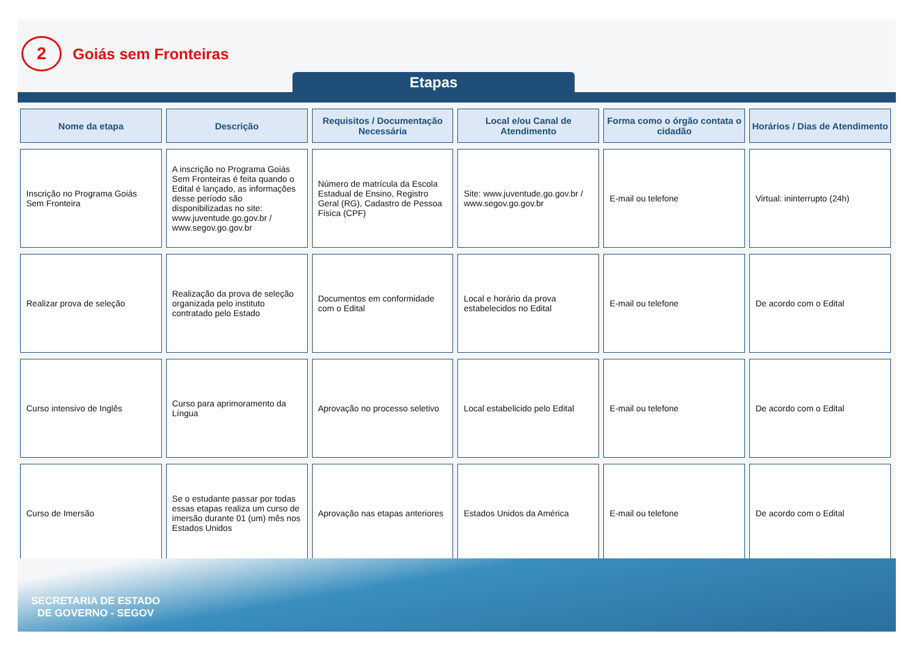2
Goiás sem Fronteiras
Etapas
| Nome da etapa | Descrição | Requisitos / Documentação Necessária | Local e/ou Canal de Atendimento | Forma como o órgão contata o cidadão | Horários / Dias de Atendimento |
| --- | --- | --- | --- | --- | --- |
| Inscrição no Programa Goiás Sem Fronteira | A inscrição no Programa Goiás Sem Fronteiras é feita quando o Edital é lançado, as informações desse período são disponibilizadas no site: www.juventude.go.gov.br / www.segov.go.gov.br | Número de matrícula da Escola Estadual de Ensino, Registro Geral (RG), Cadastro de Pessoa Física (CPF) | Site: www.juventude.go.gov.br / www.segov.go.gov.br | E-mail ou telefone | Virtual: ininterrupto (24h) |
| Realizar prova de seleção | Realização da prova de seleção organizada pelo instituto contratado pelo Estado | Documentos em conformidade com o Edital | Local e horário da prova estabelecidos no Edital | E-mail ou telefone | De acordo com o Edital |
| Curso intensivo de Inglês | Curso para aprimoramento da Língua | Aprovação no processo seletivo | Local estabelicido pelo Edital | E-mail ou telefone | De acordo com o Edital |
| Curso de Imersão | Se o estudante passar por todas essas etapas realiza um curso de imersão durante 01 (um) mês nos Estados Unidos | Aprovação nas etapas anteriores | Estados Unidos da América | E-mail ou telefone | De acordo com o Edital |
SECRETARIA DE ESTADO
DE GOVERNO - SEGOV